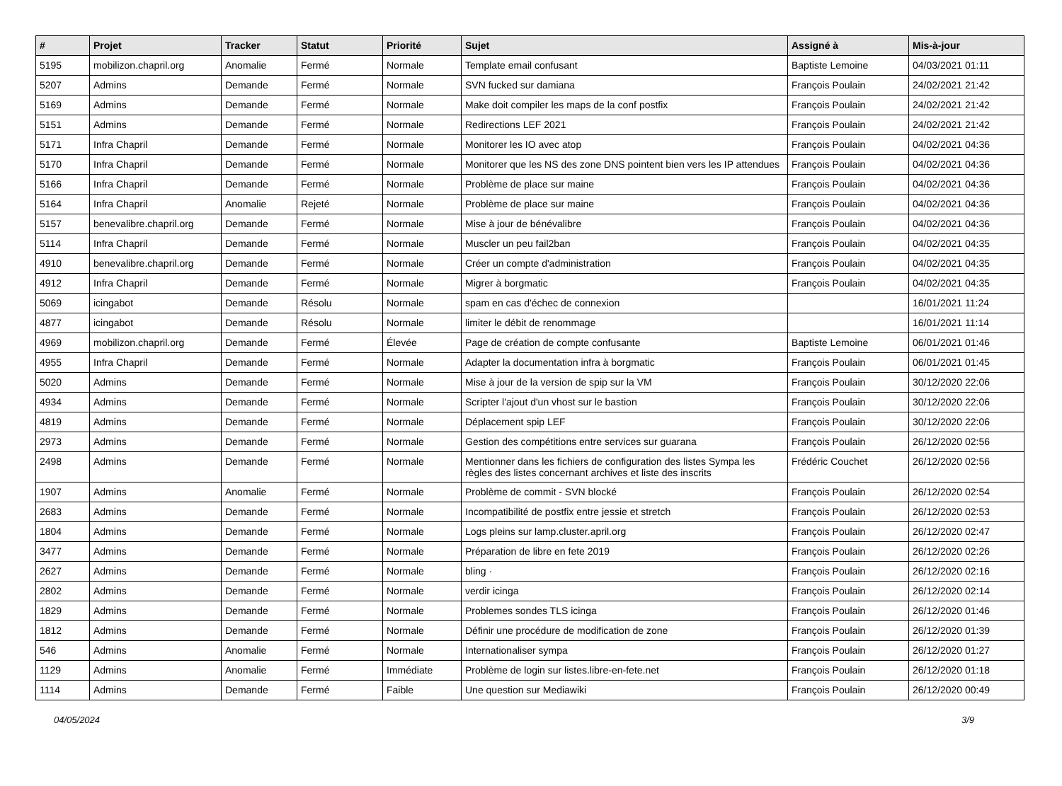| # | Projet | Tracker | Statut | Priorité | Sujet | Assigné à | Mis-à-jour |
| --- | --- | --- | --- | --- | --- | --- | --- |
| 5195 | mobilizon.chapril.org | Anomalie | Fermé | Normale | Template email confusant | Baptiste Lemoine | 04/03/2021 01:11 |
| 5207 | Admins | Demande | Fermé | Normale | SVN fucked sur damiana | François Poulain | 24/02/2021 21:42 |
| 5169 | Admins | Demande | Fermé | Normale | Make doit compiler les maps de la conf postfix | François Poulain | 24/02/2021 21:42 |
| 5151 | Admins | Demande | Fermé | Normale | Redirections LEF 2021 | François Poulain | 24/02/2021 21:42 |
| 5171 | Infra Chapril | Demande | Fermé | Normale | Monitorer les IO avec atop | François Poulain | 04/02/2021 04:36 |
| 5170 | Infra Chapril | Demande | Fermé | Normale | Monitorer que les NS des zone DNS pointent bien vers les IP attendues | François Poulain | 04/02/2021 04:36 |
| 5166 | Infra Chapril | Demande | Fermé | Normale | Problème de place sur maine | François Poulain | 04/02/2021 04:36 |
| 5164 | Infra Chapril | Anomalie | Rejeté | Normale | Problème de place sur maine | François Poulain | 04/02/2021 04:36 |
| 5157 | benevalibre.chapril.org | Demande | Fermé | Normale | Mise à jour de bénévalibre | François Poulain | 04/02/2021 04:36 |
| 5114 | Infra Chapril | Demande | Fermé | Normale | Muscler un peu fail2ban | François Poulain | 04/02/2021 04:35 |
| 4910 | benevalibre.chapril.org | Demande | Fermé | Normale | Créer un compte d'administration | François Poulain | 04/02/2021 04:35 |
| 4912 | Infra Chapril | Demande | Fermé | Normale | Migrer à borgmatic | François Poulain | 04/02/2021 04:35 |
| 5069 | icingabot | Demande | Résolu | Normale | spam en cas d'échec de connexion | | 16/01/2021 11:24 |
| 4877 | icingabot | Demande | Résolu | Normale | limiter le débit de renommage | | 16/01/2021 11:14 |
| 4969 | mobilizon.chapril.org | Demande | Fermé | Élevée | Page de création de compte confusante | Baptiste Lemoine | 06/01/2021 01:46 |
| 4955 | Infra Chapril | Demande | Fermé | Normale | Adapter la documentation infra à borgmatic | François Poulain | 06/01/2021 01:45 |
| 5020 | Admins | Demande | Fermé | Normale | Mise à jour de la version de spip sur la VM | François Poulain | 30/12/2020 22:06 |
| 4934 | Admins | Demande | Fermé | Normale | Scripter l'ajout d'un vhost sur le bastion | François Poulain | 30/12/2020 22:06 |
| 4819 | Admins | Demande | Fermé | Normale | Déplacement spip LEF | François Poulain | 30/12/2020 22:06 |
| 2973 | Admins | Demande | Fermé | Normale | Gestion des compétitions entre services sur guarana | François Poulain | 26/12/2020 02:56 |
| 2498 | Admins | Demande | Fermé | Normale | Mentionner dans les fichiers de configuration des listes Sympa les règles des listes concernant archives et liste des inscrits | Frédéric Couchet | 26/12/2020 02:56 |
| 1907 | Admins | Anomalie | Fermé | Normale | Problème de commit - SVN blocké | François Poulain | 26/12/2020 02:54 |
| 2683 | Admins | Demande | Fermé | Normale | Incompatibilité de postfix entre jessie et stretch | François Poulain | 26/12/2020 02:53 |
| 1804 | Admins | Demande | Fermé | Normale | Logs pleins sur lamp.cluster.april.org | François Poulain | 26/12/2020 02:47 |
| 3477 | Admins | Demande | Fermé | Normale | Préparation de libre en fete 2019 | François Poulain | 26/12/2020 02:26 |
| 2627 | Admins | Demande | Fermé | Normale | bling · | François Poulain | 26/12/2020 02:16 |
| 2802 | Admins | Demande | Fermé | Normale | verdir icinga | François Poulain | 26/12/2020 02:14 |
| 1829 | Admins | Demande | Fermé | Normale | Problemes sondes TLS icinga | François Poulain | 26/12/2020 01:46 |
| 1812 | Admins | Demande | Fermé | Normale | Définir une procédure de modification de zone | François Poulain | 26/12/2020 01:39 |
| 546 | Admins | Anomalie | Fermé | Normale | Internationaliser sympa | François Poulain | 26/12/2020 01:27 |
| 1129 | Admins | Anomalie | Fermé | Immédiate | Problème de login sur listes.libre-en-fete.net | François Poulain | 26/12/2020 01:18 |
| 1114 | Admins | Demande | Fermé | Faible | Une question sur Mediawiki | François Poulain | 26/12/2020 00:49 |
04/05/2024 3/9